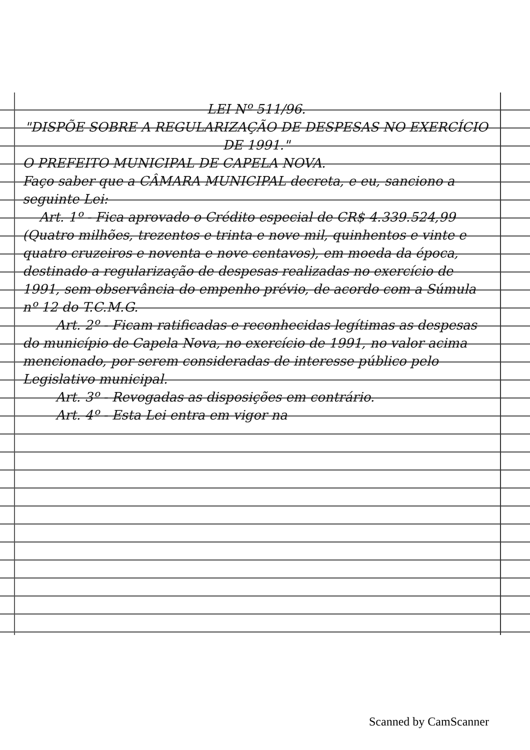LEI Nº 511/96.
"DISPÕE SOBRE A REGULARIZAÇÃO DE DESPESAS NO EXERCÍCIO DE 1991."
O PREFEITO MUNICIPAL DE CAPELA NOVA.
Faço saber que a CÂMARA MUNICIPAL decreta, e eu, sanciono a seguinte Lei:
Art. 1º - Fica aprovado o Crédito especial de CR$ 4.339.524,99 (Quatro milhões, trezentos e trinta e nove mil, quinhentos e vinte e quatro cruzeiros e noventa e nove centavos), em moeda da época, destinado a regularização de despesas realizadas no exercício de 1991, sem observância do empenho prévio, de acordo com a Súmula nº 12 do T.C.M.G.
Art. 2º - Ficam ratificadas e reconhecidas legítimas as despesas do município de Capela Nova, no exercício de 1991, no valor acima mencionado, por serem consideradas de interesse público pelo Legislativo municipal.
Art. 3º - Revogadas as disposições em contrário.
Art. 4º - Esta Lei entra em vigor na
Scanned by CamScanner